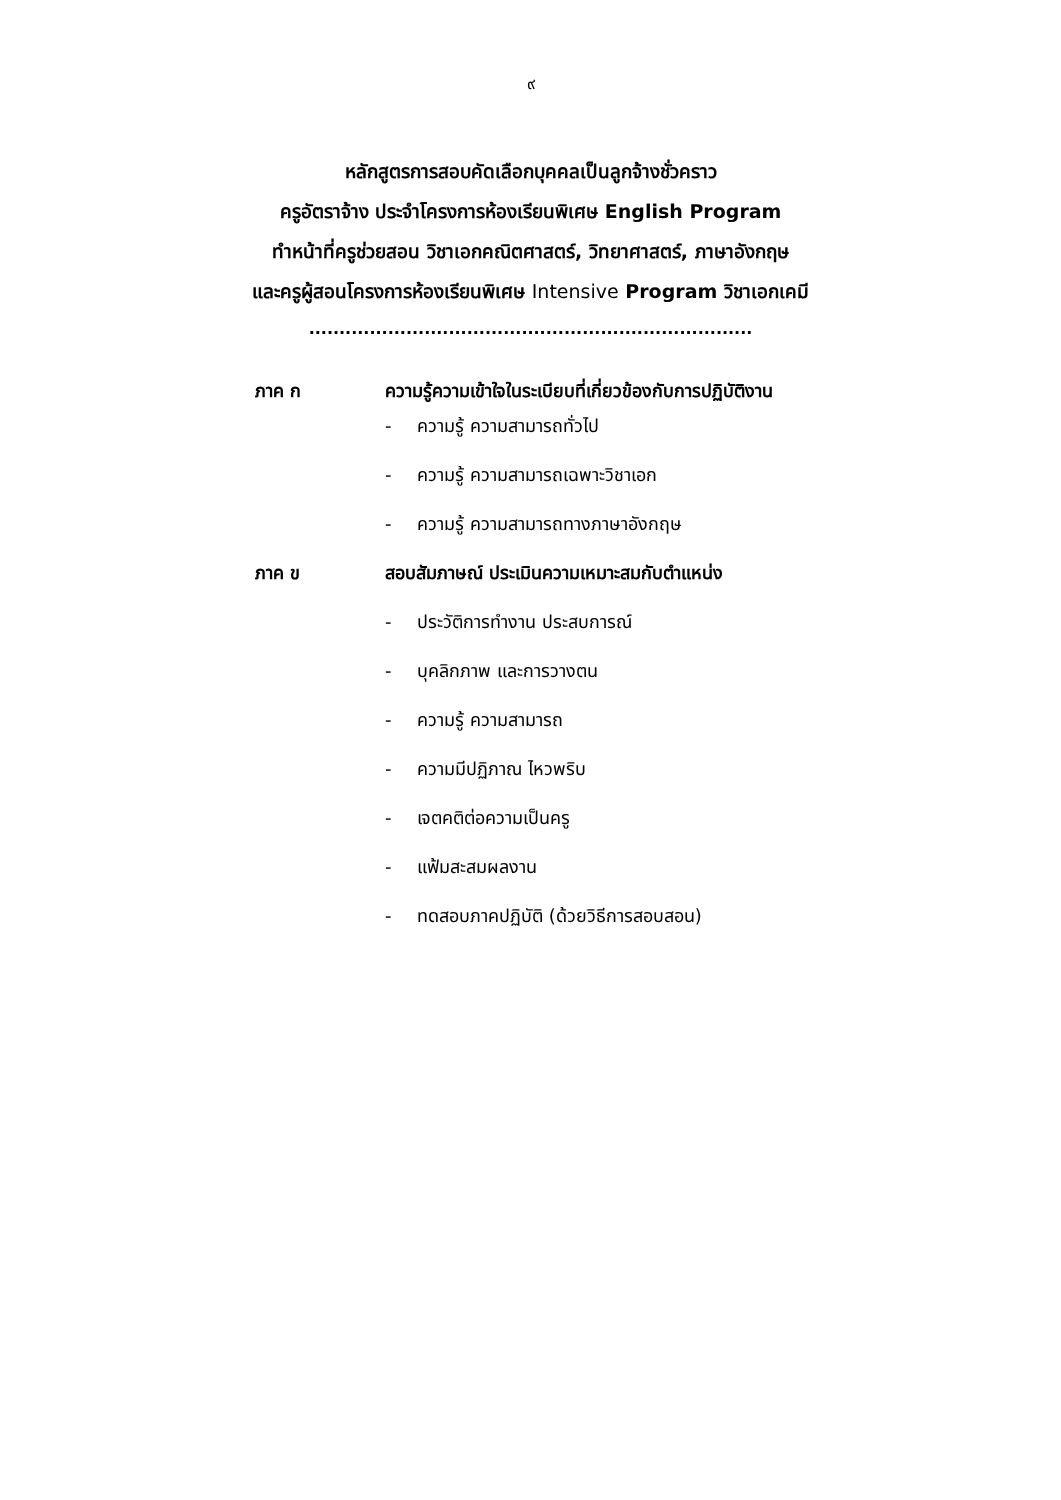๙
หลักสูตรการสอบคัดเลือกบุคคลเป็นลูกจ้างชั่วคราว
ครูอัตราจ้าง ประจำโครงการห้องเรียนพิเศษ English Program
ทำหน้าที่ครูช่วยสอน วิชาเอกคณิตศาสตร์, วิทยาศาสตร์, ภาษาอังกฤษ
และครูผู้สอนโครงการห้องเรียนพิเศษ Intensive Program วิชาเอกเคมี
.........................................................................
ภาค ก ความรู้ความเข้าใจในระเบียบที่เกี่ยวข้องกับการปฏิบัติงาน
- ความรู้ ความสามารถทั่วไป
- ความรู้ ความสามารถเฉพาะวิชาเอก
- ความรู้ ความสามารถทางภาษาอังกฤษ
ภาค ข สอบสัมภาษณ์ ประเมินความเหมาะสมกับตำแหน่ง
- ประวัติการทำงาน ประสบการณ์
- บุคลิกภาพ และการวางตน
- ความรู้ ความสามารถ
- ความมีปฏิภาณ ไหวพริบ
- เจตคติต่อความเป็นครู
- แฟ้มสะสมผลงาน
- ทดสอบภาคปฏิบัติ (ด้วยวิธีการสอบสอน)